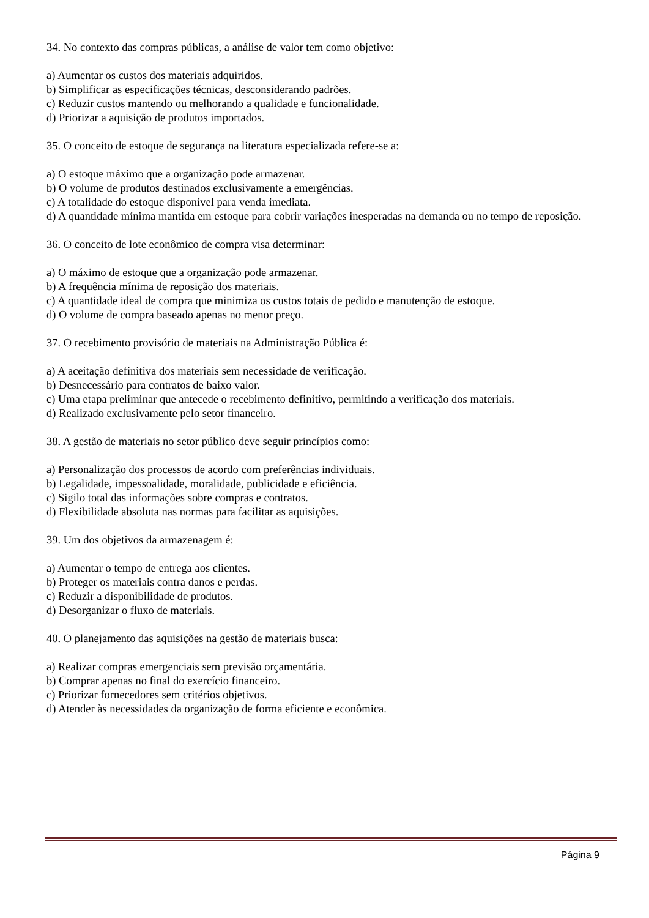34. No contexto das compras públicas, a análise de valor tem como objetivo:
a) Aumentar os custos dos materiais adquiridos.
b) Simplificar as especificações técnicas, desconsiderando padrões.
c) Reduzir custos mantendo ou melhorando a qualidade e funcionalidade.
d) Priorizar a aquisição de produtos importados.
35. O conceito de estoque de segurança na literatura especializada refere-se a:
a) O estoque máximo que a organização pode armazenar.
b) O volume de produtos destinados exclusivamente a emergências.
c) A totalidade do estoque disponível para venda imediata.
d) A quantidade mínima mantida em estoque para cobrir variações inesperadas na demanda ou no tempo de reposição.
36. O conceito de lote econômico de compra visa determinar:
a) O máximo de estoque que a organização pode armazenar.
b) A frequência mínima de reposição dos materiais.
c) A quantidade ideal de compra que minimiza os custos totais de pedido e manutenção de estoque.
d) O volume de compra baseado apenas no menor preço.
37. O recebimento provisório de materiais na Administração Pública é:
a) A aceitação definitiva dos materiais sem necessidade de verificação.
b) Desnecessário para contratos de baixo valor.
c) Uma etapa preliminar que antecede o recebimento definitivo, permitindo a verificação dos materiais.
d) Realizado exclusivamente pelo setor financeiro.
38. A gestão de materiais no setor público deve seguir princípios como:
a) Personalização dos processos de acordo com preferências individuais.
b) Legalidade, impessoalidade, moralidade, publicidade e eficiência.
c) Sigilo total das informações sobre compras e contratos.
d) Flexibilidade absoluta nas normas para facilitar as aquisições.
39. Um dos objetivos da armazenagem é:
a) Aumentar o tempo de entrega aos clientes.
b) Proteger os materiais contra danos e perdas.
c) Reduzir a disponibilidade de produtos.
d) Desorganizar o fluxo de materiais.
40. O planejamento das aquisições na gestão de materiais busca:
a) Realizar compras emergenciais sem previsão orçamentária.
b) Comprar apenas no final do exercício financeiro.
c) Priorizar fornecedores sem critérios objetivos.
d) Atender às necessidades da organização de forma eficiente e econômica.
Página 9